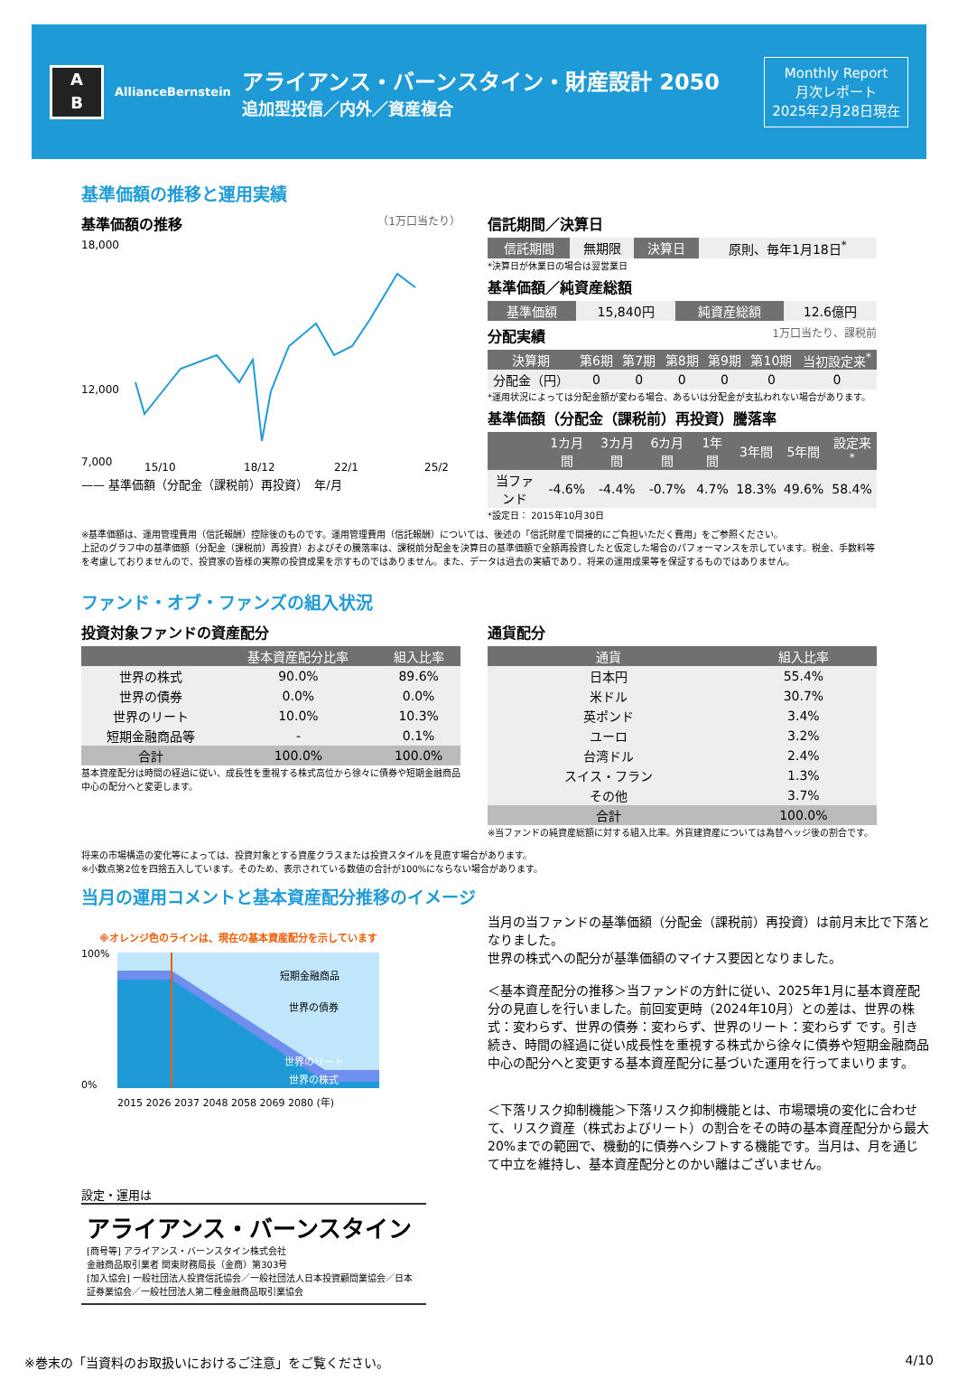A
B
AllianceBernstein
アライアンス・バーンスタイン・財産設計 2050
追加型投信／内外／資産複合
Monthly Report
月次レポート
2025年2月28日現在
基準価額の推移と運用実績
基準価額の推移 （1万口当たり）
18,000
12,000
7,000
15/10
18/12
22/1
25/2
—— 基準価額（分配金（課税前）再投資）　年/月
信託期間／決算日
| 信託期間 | 無期限 | 決算日 | 原則、毎年1月18日<sup>*</sup> |
*決算日が休業日の場合は翌営業日
基準価額／純資産総額
| 基準価額 | 15,840円 | 純資産総額 | 12.6億円 |
分配実績 1万口当たり、課税前
| 決算期 | 第6期 | 第7期 | 第8期 | 第9期 | 第10期 | 当初設定来<sup>*</sup> |
| --- | --- | --- | --- | --- | --- | --- |
| 分配金（円） | 0 | 0 | 0 | 0 | 0 | 0 |
*運用状況によっては分配金額が変わる場合、あるいは分配金が支払われない場合があります。
基準価額（分配金（課税前）再投資）騰落率
| | 1カ月間 | 3カ月間 | 6カ月間 | 1年間 | 3年間 | 5年間 | 設定来<sup>*</sup> |
| --- | --- | --- | --- | --- | --- | --- | --- |
| 当ファンド | -4.6% | -4.4% | -0.7% | 4.7% | 18.3% | 49.6% | 58.4% |
*設定日： 2015年10月30日
※基準価額は、運用管理費用（信託報酬）控除後のものです。運用管理費用（信託報酬）については、後述の「信託財産で間接的にご負担いただく費用」をご参照ください。
上記のグラフ中の基準価額（分配金（課税前）再投資）およびその騰落率は、課税前分配金を決算日の基準価額で全額再投資したと仮定した場合のパフォーマンスを示しています。税金、手数料等を考慮しておりませんので、投資家の皆様の実際の投資成果を示すものではありません。また、データは過去の実績であり、将来の運用成果等を保証するものではありません。
ファンド・オブ・ファンズの組入状況
投資対象ファンドの資産配分
| | 基本資産配分比率 | 組入比率 |
| --- | --- | --- |
| 世界の株式 | 90.0% | 89.6% |
| 世界の債券 | 0.0% | 0.0% |
| 世界のリート | 10.0% | 10.3% |
| 短期金融商品等 | - | 0.1% |
| 合計 | 100.0% | 100.0% |
基本資産配分は時間の経過に従い、成長性を重視する株式高位から徐々に債券や短期金融商品中心の配分へと変更します。
通貨配分
| 通貨 | 組入比率 |
| --- | --- |
| 日本円 | 55.4% |
| 米ドル | 30.7% |
| 英ポンド | 3.4% |
| ユーロ | 3.2% |
| 台湾ドル | 2.4% |
| スイス・フラン | 1.3% |
| その他 | 3.7% |
| 合計 | 100.0% |
※当ファンドの純資産総額に対する組入比率。外貨建資産については為替ヘッジ後の割合です。
将来の市場構造の変化等によっては、投資対象とする資産クラスまたは投資スタイルを見直す場合があります。
※小数点第2位を四捨五入しています。そのため、表示されている数値の合計が100%にならない場合があります。
当月の運用コメントと基本資産配分推移のイメージ
※オレンジ色のラインは、現在の基本資産配分を示しています
100%
0%
短期金融商品
世界の債券
世界のリート
世界の株式
2015 2026 2037 2048 2058 2069 2080 (年)
設定・運用は
アライアンス・バーンスタイン
[商号等] アライアンス・バーンスタイン株式会社
金融商品取引業者 関東財務局長（金商）第303号
[加入協会] 一般社団法人投資信託協会／一般社団法人日本投資顧問業協会／日本証券業協会／一般社団法人第二種金融商品取引業協会
当月の当ファンドの基準価額（分配金（課税前）再投資）は前月末比で下落となりました。
世界の株式への配分が基準価額のマイナス要因となりました。
＜基本資産配分の推移＞当ファンドの方針に従い、2025年1月に基本資産配分の見直しを行いました。前回変更時（2024年10月）との差は、世界の株式：変わらず、世界の債券：変わらず、世界のリート：変わらず です。引き続き、時間の経過に従い成長性を重視する株式から徐々に債券や短期金融商品中心の配分へと変更する基本資産配分に基づいた運用を行ってまいります。
＜下落リスク抑制機能＞下落リスク抑制機能とは、市場環境の変化に合わせて、リスク資産（株式およびリート）の割合をその時の基本資産配分から最大20%までの範囲で、機動的に債券へシフトする機能です。当月は、月を通じて中立を維持し、基本資産配分とのかい離はございません。
※巻末の「当資料のお取扱いにおけるご注意」をご覧ください。 4/10